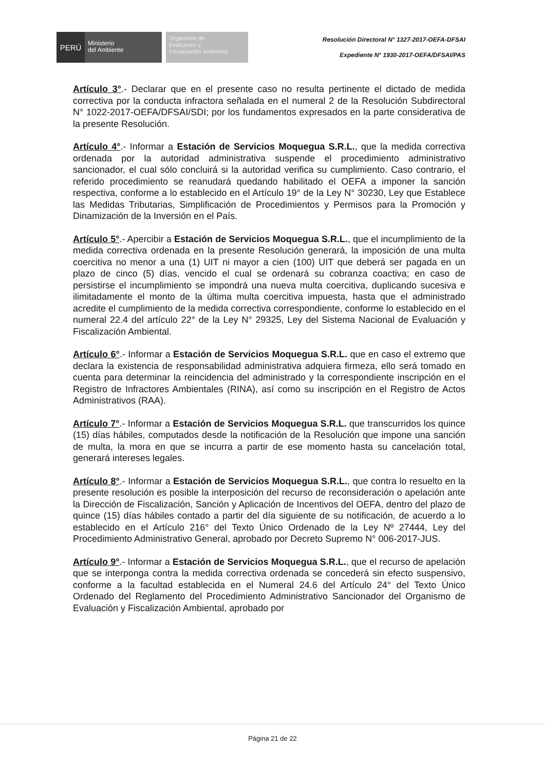PERÚ
Ministerio
del Ambiente
Organismo de
Evaluación y
Fiscalización Ambiental
Resolución Directoral N° 1327-2017-OEFA-DFSAI
Expediente N° 1930-2017-OEFA/DFSAI/PAS
Artículo 3°.- Declarar que en el presente caso no resulta pertinente el dictado de medida correctiva por la conducta infractora señalada en el numeral 2 de la Resolución Subdirectoral N° 1022-2017-OEFA/DFSAI/SDI; por los fundamentos expresados en la parte considerativa de la presente Resolución.
Artículo 4°.- Informar a Estación de Servicios Moquegua S.R.L., que la medida correctiva ordenada por la autoridad administrativa suspende el procedimiento administrativo sancionador, el cual sólo concluirá si la autoridad verifica su cumplimiento. Caso contrario, el referido procedimiento se reanudará quedando habilitado el OEFA a imponer la sanción respectiva, conforme a lo establecido en el Artículo 19° de la Ley N° 30230, Ley que Establece las Medidas Tributarias, Simplificación de Procedimientos y Permisos para la Promoción y Dinamización de la Inversión en el País.
Artículo 5°.- Apercibir a Estación de Servicios Moquegua S.R.L., que el incumplimiento de la medida correctiva ordenada en la presente Resolución generará, la imposición de una multa coercitiva no menor a una (1) UIT ni mayor a cien (100) UIT que deberá ser pagada en un plazo de cinco (5) días, vencido el cual se ordenará su cobranza coactiva; en caso de persistirse el incumplimiento se impondrá una nueva multa coercitiva, duplicando sucesiva e ilimitadamente el monto de la última multa coercitiva impuesta, hasta que el administrado acredite el cumplimiento de la medida correctiva correspondiente, conforme lo establecido en el numeral 22.4 del artículo 22° de la Ley N° 29325, Ley del Sistema Nacional de Evaluación y Fiscalización Ambiental.
Artículo 6°.- Informar a Estación de Servicios Moquegua S.R.L. que en caso el extremo que declara la existencia de responsabilidad administrativa adquiera firmeza, ello será tomado en cuenta para determinar la reincidencia del administrado y la correspondiente inscripción en el Registro de Infractores Ambientales (RINA), así como su inscripción en el Registro de Actos Administrativos (RAA).
Artículo 7°.- Informar a Estación de Servicios Moquegua S.R.L. que transcurridos los quince (15) días hábiles, computados desde la notificación de la Resolución que impone una sanción de multa, la mora en que se incurra a partir de ese momento hasta su cancelación total, generará intereses legales.
Artículo 8°.- Informar a Estación de Servicios Moquegua S.R.L., que contra lo resuelto en la presente resolución es posible la interposición del recurso de reconsideración o apelación ante la Dirección de Fiscalización, Sanción y Aplicación de Incentivos del OEFA, dentro del plazo de quince (15) días hábiles contado a partir del día siguiente de su notificación, de acuerdo a lo establecido en el Artículo 216° del Texto Único Ordenado de la Ley Nº 27444, Ley del Procedimiento Administrativo General, aprobado por Decreto Supremo N° 006-2017-JUS.
Artículo 9°.- Informar a Estación de Servicios Moquegua S.R.L., que el recurso de apelación que se interponga contra la medida correctiva ordenada se concederá sin efecto suspensivo, conforme a la facultad establecida en el Numeral 24.6 del Artículo 24° del Texto Único Ordenado del Reglamento del Procedimiento Administrativo Sancionador del Organismo de Evaluación y Fiscalización Ambiental, aprobado por
Página 21 de 22